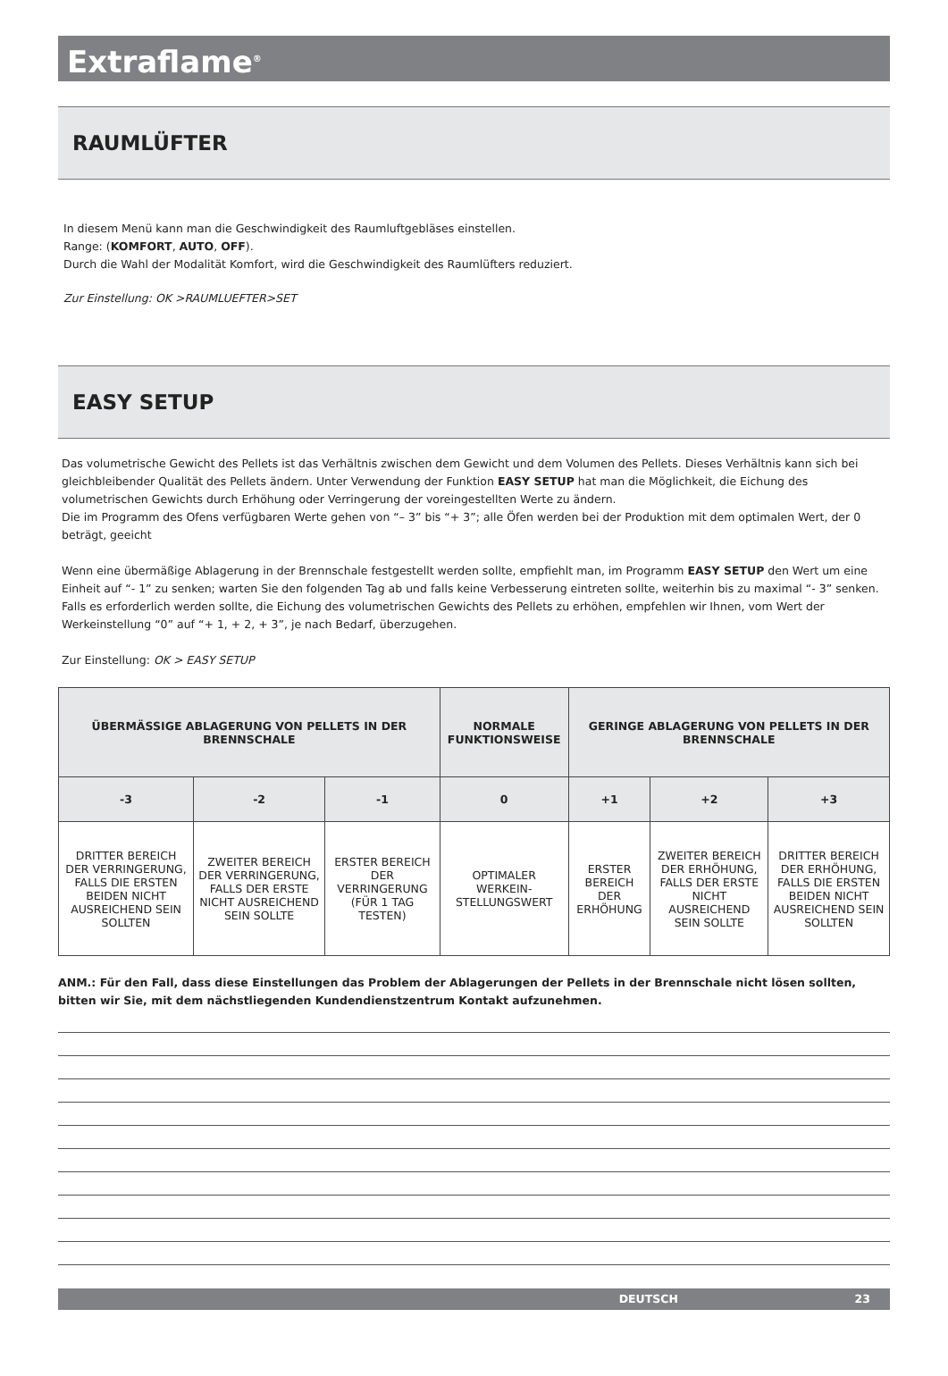Extraflame<sup>®</sup>
RAUMLÜFTER
In diesem Menü kann man die Geschwindigkeit des Raumluftgebläses einstellen.
Range: (KOMFORT, AUTO, OFF).
Durch die Wahl der Modalität Komfort, wird die Geschwindigkeit des Raumlüfters reduziert.
Zur Einstellung: OK >RAUMLUEFTER>SET
EASY SETUP
Das volumetrische Gewicht des Pellets ist das Verhältnis zwischen dem Gewicht und dem Volumen des Pellets. Dieses Verhältnis kann sich bei gleichbleibender Qualität des Pellets ändern. Unter Verwendung der Funktion EASY SETUP hat man die Möglichkeit, die Eichung des volumetrischen Gewichts durch Erhöhung oder Verringerung der voreingestellten Werte zu ändern.
Die im Programm des Ofens verfügbaren Werte gehen von “– 3” bis “+ 3”; alle Öfen werden bei der Produktion mit dem optimalen Wert, der 0 beträgt, geeicht
Wenn eine übermäßige Ablagerung in der Brennschale festgestellt werden sollte, empfiehlt man, im Programm EASY SETUP den Wert um eine Einheit auf “- 1” zu senken; warten Sie den folgenden Tag ab und falls keine Verbesserung eintreten sollte, weiterhin bis zu maximal “- 3” senken. Falls es erforderlich werden sollte, die Eichung des volumetrischen Gewichts des Pellets zu erhöhen, empfehlen wir Ihnen, vom Wert der Werkeinstellung “0” auf “+ 1, + 2, + 3”, je nach Bedarf, überzugehen.
Zur Einstellung: OK > EASY SETUP
| ÜBERMÄSSIGE ABLAGERUNG VON PELLETS IN DER BRENNSCHALE | | | NORMALE FUNKTIONSWEISE | GERINGE ABLAGERUNG VON PELLETS IN DER BRENNSCHALE | | |
| --- | --- | --- | --- | --- | --- | --- |
| -3 | -2 | -1 | 0 | +1 | +2 | +3 |
| DRITTER BEREICH DER VERRINGERUNG, FALLS DIE ERSTEN BEIDEN NICHT AUSREICHEND SEIN SOLLTEN | ZWEITER BEREICH DER VERRINGERUNG, FALLS DER ERSTE NICHT AUSREICHEND SEIN SOLLTE | ERSTER BEREICH DER VERRINGERUNG (FÜR 1 TAG TESTEN) | OPTIMALER WERKEIN-STELLUNGSWERT | ERSTER BEREICH DER ERHÖHUNG | ZWEITER BEREICH DER ERHÖHUNG, FALLS DER ERSTE NICHT AUSREICHEND SEIN SOLLTE | DRITTER BEREICH DER ERHÖHUNG, FALLS DIE ERSTEN BEIDEN NICHT AUSREICHEND SEIN SOLLTEN |
ANM.: Für den Fall, dass diese Einstellungen das Problem der Ablagerungen der Pellets in der Brennschale nicht lösen sollten, bitten wir Sie, mit dem nächstliegenden Kundendienstzentrum Kontakt aufzunehmen.
DEUTSCH 23